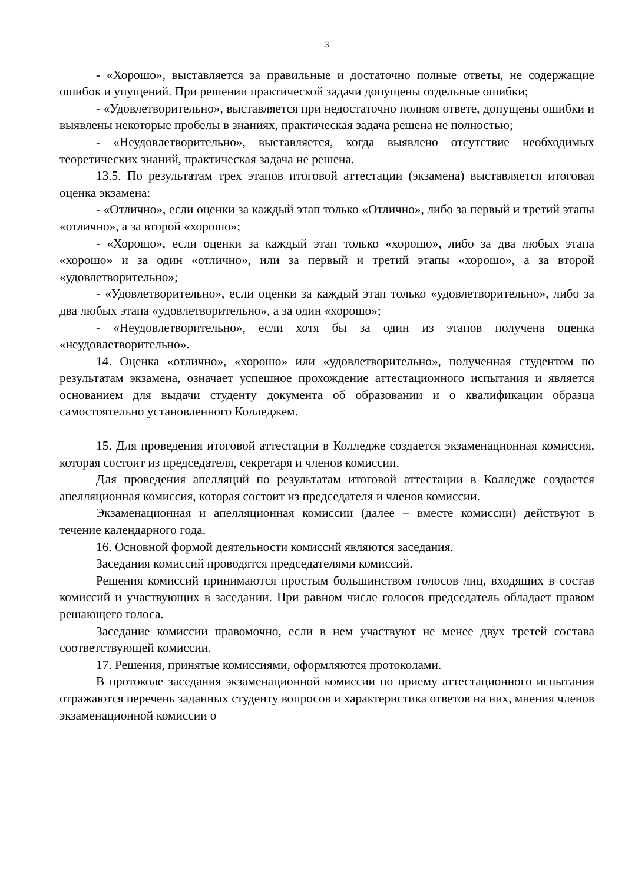3
- «Хорошо», выставляется за правильные и достаточно полные ответы, не содержащие ошибок и упущений. При решении практической задачи допущены отдельные ошибки;
- «Удовлетворительно», выставляется при недостаточно полном ответе, допущены ошибки и выявлены некоторые пробелы в знаниях, практическая задача решена не полностью;
- «Неудовлетворительно», выставляется, когда выявлено отсутствие необходимых теоретических знаний, практическая задача не решена.
13.5. По результатам трех этапов итоговой аттестации (экзамена) выставляется итоговая оценка экзамена:
- «Отлично», если оценки за каждый этап только «Отлично», либо за первый и третий этапы «отлично», а за второй «хорошо»;
- «Хорошо», если оценки за каждый этап только «хорошо», либо за два любых этапа «хорошо» и за один «отлично», или за первый и третий этапы «хорошо», а за второй «удовлетворительно»;
- «Удовлетворительно», если оценки за каждый этап только «удовлетворительно», либо за два любых этапа «удовлетворительно», а за один «хорошо»;
- «Неудовлетворительно», если хотя бы за один из этапов получена оценка «неудовлетворительно».
14. Оценка «отлично», «хорошо» или «удовлетворительно», полученная студентом по результатам экзамена, означает успешное прохождение аттестационного испытания и является основанием для выдачи студенту документа об образовании и о квалификации образца самостоятельно установленного Колледжем.
15. Для проведения итоговой аттестации в Колледже создается экзаменационная комиссия, которая состоит из председателя, секретаря и членов комиссии.
Для проведения апелляций по результатам итоговой аттестации в Колледже создается апелляционная комиссия, которая состоит из председателя и членов комиссии.
Экзаменационная и апелляционная комиссии (далее – вместе комиссии) действуют в течение календарного года.
16. Основной формой деятельности комиссий являются заседания.
Заседания комиссий проводятся председателями комиссий.
Решения комиссий принимаются простым большинством голосов лиц, входящих в состав комиссий и участвующих в заседании. При равном числе голосов председатель обладает правом решающего голоса.
Заседание комиссии правомочно, если в нем участвуют не менее двух третей состава соответствующей комиссии.
17. Решения, принятые комиссиями, оформляются протоколами.
В протоколе заседания экзаменационной комиссии по приему аттестационного испытания отражаются перечень заданных студенту вопросов и характеристика ответов на них, мнения членов экзаменационной комиссии о